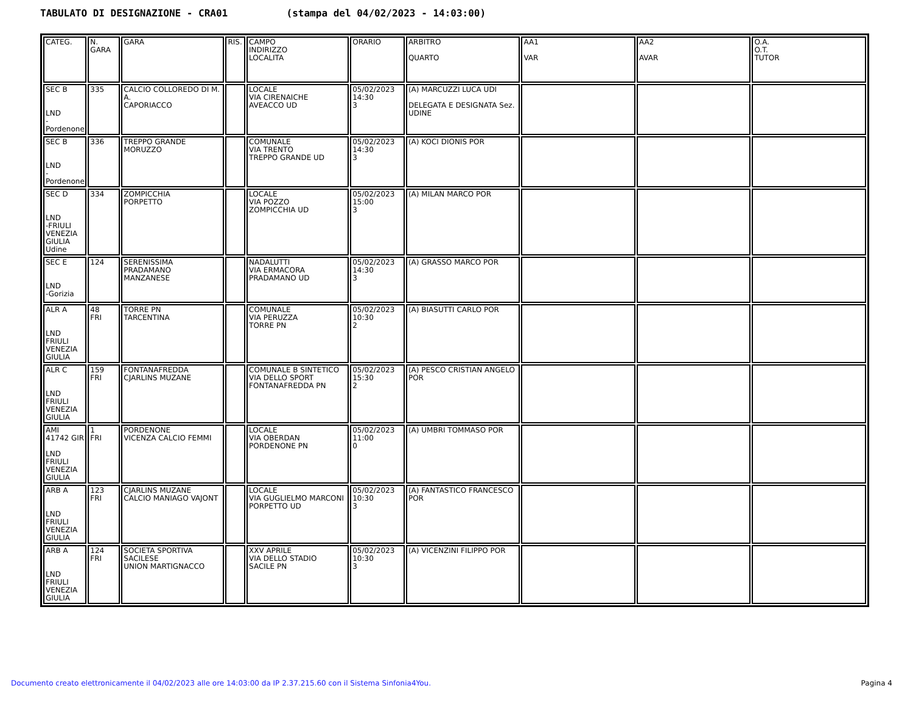TABULATO DI DESIGNAZIONE - CRA01 (stampa del 04/02/2023 - 14:03:00)
| CATEG. | N. GARA | GARA | RIS. | CAMPO INDIRIZZO LOCALITA | ORARIO | ARBITRO QUARTO | AA1 VAR | AA2 AVAR | O.A. O.T. TUTOR |
| SEC B LND -Pordenone | 335 | CALCIO COLLOREDO DI M. A. CAPORIACCO | | LOCALE VIA CIRENAICHE AVEACCO UD | 05/02/2023 14:30 3 | (A) MARCUZZI LUCA UDI DELEGATA E DESIGNATA Sez. UDINE | | | |
| SEC B LND -Pordenone | 336 | TREPPO GRANDE MORUZZO | | COMUNALE VIA TRENTO TREPPO GRANDE UD | 05/02/2023 14:30 3 | (A) KOCI DIONIS POR | | | |
| SEC D LND -FRIULI VENEZIA GIULIA Udine | 334 | ZOMPICCHIA PORPETTO | | LOCALE VIA POZZO ZOMPICCHIA UD | 05/02/2023 15:00 3 | (A) MILAN MARCO POR | | | |
| SEC E LND -Gorizia | 124 | SERENISSIMA PRADAMANO MANZANESE | | NADALUTTI VIA ERMACORA PRADAMANO UD | 05/02/2023 14:30 3 | (A) GRASSO MARCO POR | | | |
| ALR A LND FRIULI VENEZIA GIULIA | 48 FRI | TORRE PN TARCENTINA | | COMUNALE VIA PERUZZA TORRE PN | 05/02/2023 10:30 2 | (A) BIASUTTI CARLO POR | | | |
| ALR C LND FRIULI VENEZIA GIULIA | 159 FRI | FONTANAFREDDA CJARLINS MUZANE | | COMUNALE B SINTETICO VIA DELLO SPORT FONTANAFREDDA PN | 05/02/2023 15:30 2 | (A) PESCO CRISTIAN ANGELO POR | | | |
| AMI 41742 GIR LND FRIULI VENEZIA GIULIA | 1 FRI | PORDENONE VICENZA CALCIO FEMMI | | LOCALE VIA OBERDAN PORDENONE PN | 05/02/2023 11:00 0 | (A) UMBRI TOMMASO POR | | | |
| ARB A LND FRIULI VENEZIA GIULIA | 123 FRI | CJARLINS MUZANE CALCIO MANIAGO VAJONT | | LOCALE VIA GUGLIELMO MARCONI PORPETTO UD | 05/02/2023 10:30 3 | (A) FANTASTICO FRANCESCO POR | | | |
| ARB A LND FRIULI VENEZIA GIULIA | 124 FRI | SOCIETA SPORTIVA SACILESE UNION MARTIGNACCO | | XXV APRILE VIA DELLO STADIO SACILE PN | 05/02/2023 10:30 3 | (A) VICENZINI FILIPPO POR | | | |
Documento creato elettronicamente il 04/02/2023 alle ore 14:03:00 da IP 2.37.215.60 con il Sistema Sinfonia4You. Pagina 4